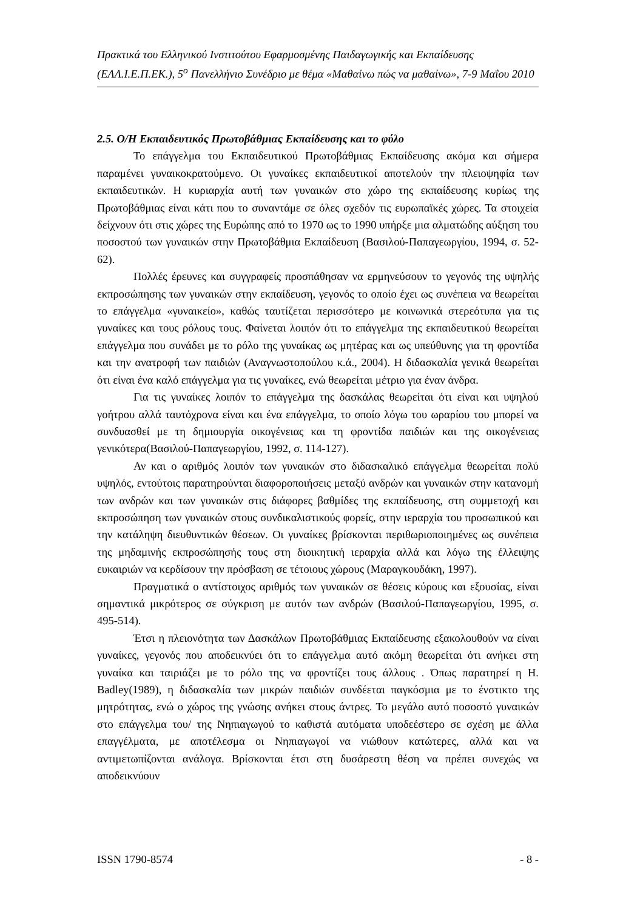Πρακτικά του Ελληνικού Ινστιτούτου Εφαρμοσμένης Παιδαγωγικής και Εκπαίδευσης (ΕΛΛ.Ι.Ε.Π.ΕΚ.), 5<sup>ο</sup> Πανελλήνιο Συνέδριο με θέμα «Μαθαίνω πώς να μαθαίνω», 7-9 Μαΐου 2010
2.5. Ο/Η Εκπαιδευτικός Πρωτοβάθμιας Εκπαίδευσης και το φύλο
Το επάγγελμα του Εκπαιδευτικού Πρωτοβάθμιας Εκπαίδευσης ακόμα και σήμερα παραμένει γυναικοκρατούμενο. Οι γυναίκες εκπαιδευτικοί αποτελούν την πλειοψηφία των εκπαιδευτικών. Η κυριαρχία αυτή των γυναικών στο χώρο της εκπαίδευσης κυρίως της Πρωτοβάθμιας είναι κάτι που το συναντάμε σε όλες σχεδόν τις ευρωπαϊκές χώρες. Τα στοιχεία δείχνουν ότι στις χώρες της Ευρώπης από το 1970 ως το 1990 υπήρξε μια αλματώδης αύξηση του ποσοστού των γυναικών στην Πρωτοβάθμια Εκπαίδευση (Βασιλού-Παπαγεωργίου, 1994, σ. 52-62).
Πολλές έρευνες και συγγραφείς προσπάθησαν να ερμηνεύσουν το γεγονός της υψηλής εκπροσώπησης των γυναικών στην εκπαίδευση, γεγονός το οποίο έχει ως συνέπεια να θεωρείται το επάγγελμα «γυναικείο», καθώς ταυτίζεται περισσότερο με κοινωνικά στερεότυπα για τις γυναίκες και τους ρόλους τους. Φαίνεται λοιπόν ότι το επάγγελμα της εκπαιδευτικού θεωρείται επάγγελμα που συνάδει με το ρόλο της γυναίκας ως μητέρας και ως υπεύθυνης για τη φροντίδα και την ανατροφή των παιδιών (Αναγνωστοπούλου κ.ά., 2004). Η διδασκαλία γενικά θεωρείται ότι είναι ένα καλό επάγγελμα για τις γυναίκες, ενώ θεωρείται μέτριο για έναν άνδρα.
Για τις γυναίκες λοιπόν το επάγγελμα της δασκάλας θεωρείται ότι είναι και υψηλού γοήτρου αλλά ταυτόχρονα είναι και ένα επάγγελμα, το οποίο λόγω του ωραρίου του μπορεί να συνδυασθεί με τη δημιουργία οικογένειας και τη φροντίδα παιδιών και της οικογένειας γενικότερα(Βασιλού-Παπαγεωργίου, 1992, σ. 114-127).
Αν και ο αριθμός λοιπόν των γυναικών στο διδασκαλικό επάγγελμα θεωρείται πολύ υψηλός, εντούτοις παρατηρούνται διαφοροποιήσεις μεταξύ ανδρών και γυναικών στην κατανομή των ανδρών και των γυναικών στις διάφορες βαθμίδες της εκπαίδευσης, στη συμμετοχή και εκπροσώπηση των γυναικών στους συνδικαλιστικούς φορείς, στην ιεραρχία του προσωπικού και την κατάληψη διευθυντικών θέσεων. Οι γυναίκες βρίσκονται περιθωριοποιημένες ως συνέπεια της μηδαμινής εκπροσώπησής τους στη διοικητική ιεραρχία αλλά και λόγω της έλλειψης ευκαιριών να κερδίσουν την πρόσβαση σε τέτοιους χώρους (Μαραγκουδάκη, 1997).
Πραγματικά ο αντίστοιχος αριθμός των γυναικών σε θέσεις κύρους και εξουσίας, είναι σημαντικά μικρότερος σε σύγκριση με αυτόν των ανδρών (Βασιλού-Παπαγεωργίου, 1995, σ. 495-514).
Έτσι η πλειονότητα των Δασκάλων Πρωτοβάθμιας Εκπαίδευσης εξακολουθούν να είναι γυναίκες, γεγονός που αποδεικνύει ότι το επάγγελμα αυτό ακόμη θεωρείται ότι ανήκει στη γυναίκα και ταιριάζει με το ρόλο της να φροντίζει τους άλλους . Όπως παρατηρεί η H. Badley(1989), η διδασκαλία των μικρών παιδιών συνδέεται παγκόσμια με το ένστικτο της μητρότητας, ενώ ο χώρος της γνώσης ανήκει στους άντρες. Το μεγάλο αυτό ποσοστό γυναικών στο επάγγελμα του/ της Νηπιαγωγού το καθιστά αυτόματα υποδεέστερο σε σχέση με άλλα επαγγέλματα, με αποτέλεσμα οι Νηπιαγωγοί να νιώθουν κατώτερες, αλλά και να αντιμετωπίζονται ανάλογα. Βρίσκονται έτσι στη δυσάρεστη θέση να πρέπει συνεχώς να αποδεικνύουν
ISSN 1790-8574 - 8 -